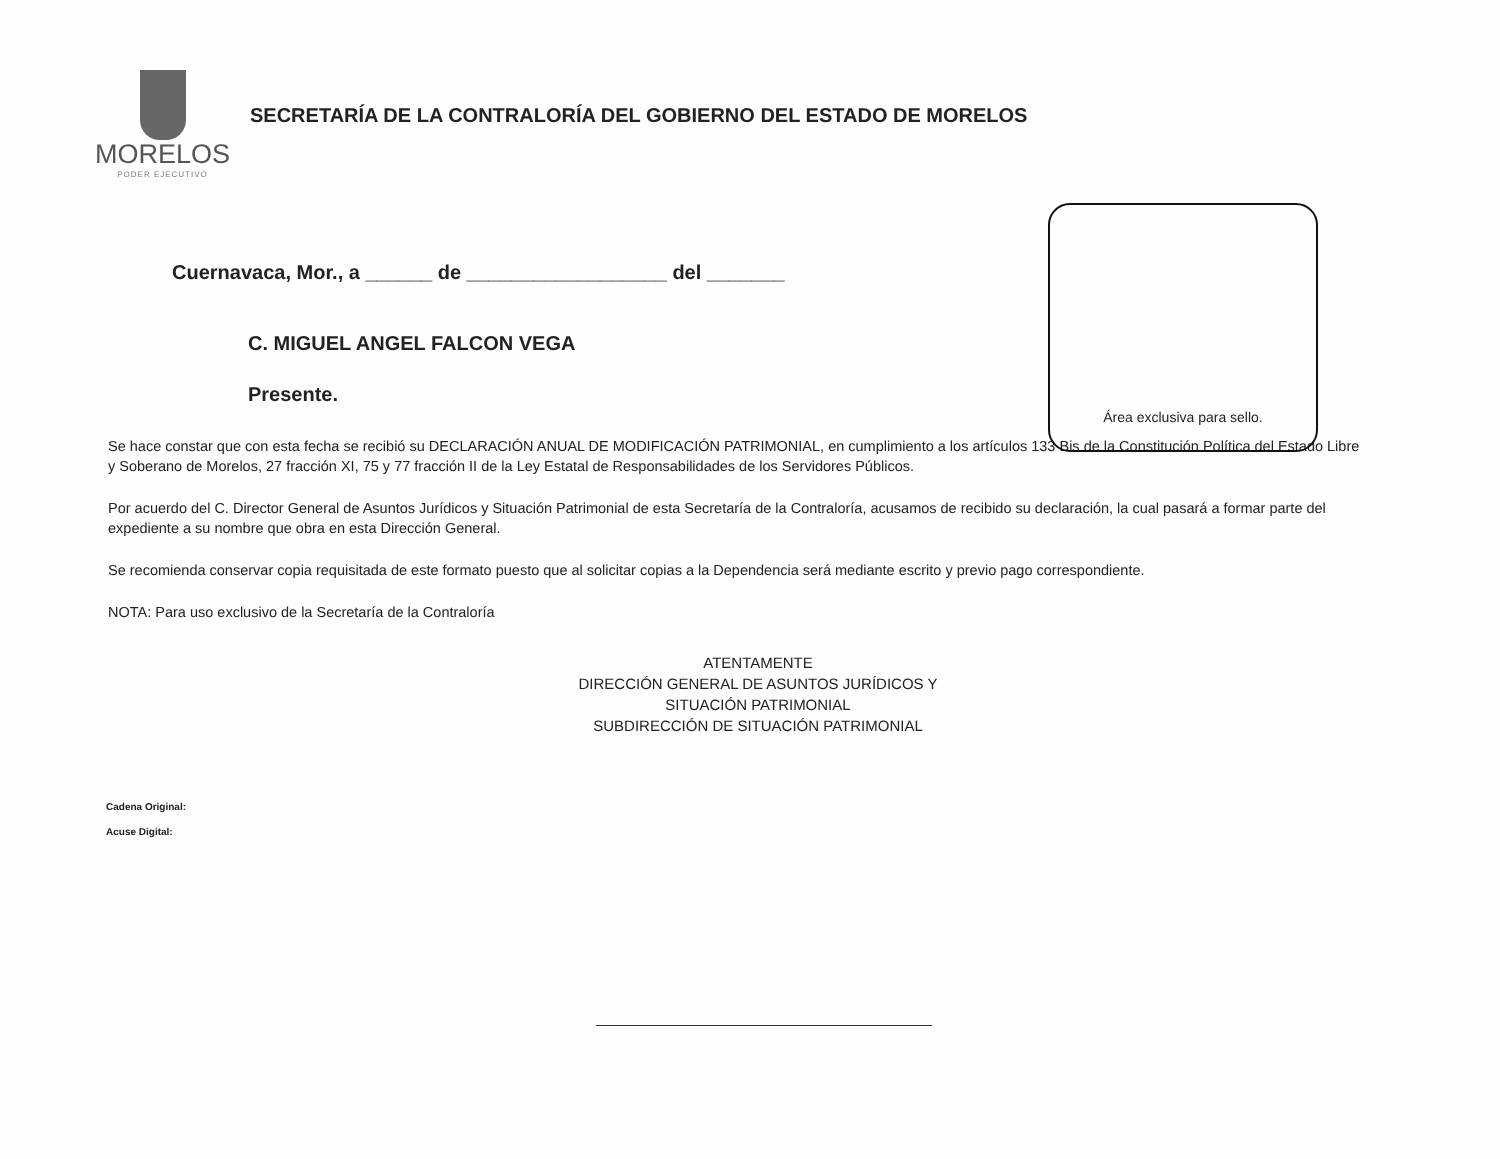MORELOS
PODER EJECUTIVO
SECRETARÍA DE LA CONTRALORÍA DEL GOBIERNO DEL ESTADO DE MORELOS
Área exclusiva para sello.
Cuernavaca, Mor., a ______ de __________________ del _______
C. MIGUEL ANGEL FALCON VEGA
Presente.
Se hace constar que con esta fecha se recibió su DECLARACIÓN ANUAL DE MODIFICACIÓN PATRIMONIAL, en cumplimiento a los artículos 133 Bis de la Constitución Política del Estado Libre y Soberano de Morelos, 27 fracción XI, 75 y 77 fracción II de la Ley Estatal de Responsabilidades de los Servidores Públicos.
Por acuerdo del C. Director General de Asuntos Jurídicos y Situación Patrimonial de esta Secretaría de la Contraloría, acusamos de recibido su declaración, la cual pasará a formar parte del expediente a su nombre que obra en esta Dirección General.
Se recomienda conservar copia requisitada de este formato puesto que al solicitar copias a la Dependencia será mediante escrito y previo pago correspondiente.
NOTA: Para uso exclusivo de la Secretaría de la Contraloría
ATENTAMENTE
DIRECCIÓN GENERAL DE ASUNTOS JURÍDICOS Y
SITUACIÓN PATRIMONIAL
SUBDIRECCIÓN DE SITUACIÓN PATRIMONIAL
Cadena Original:
Acuse Digital: